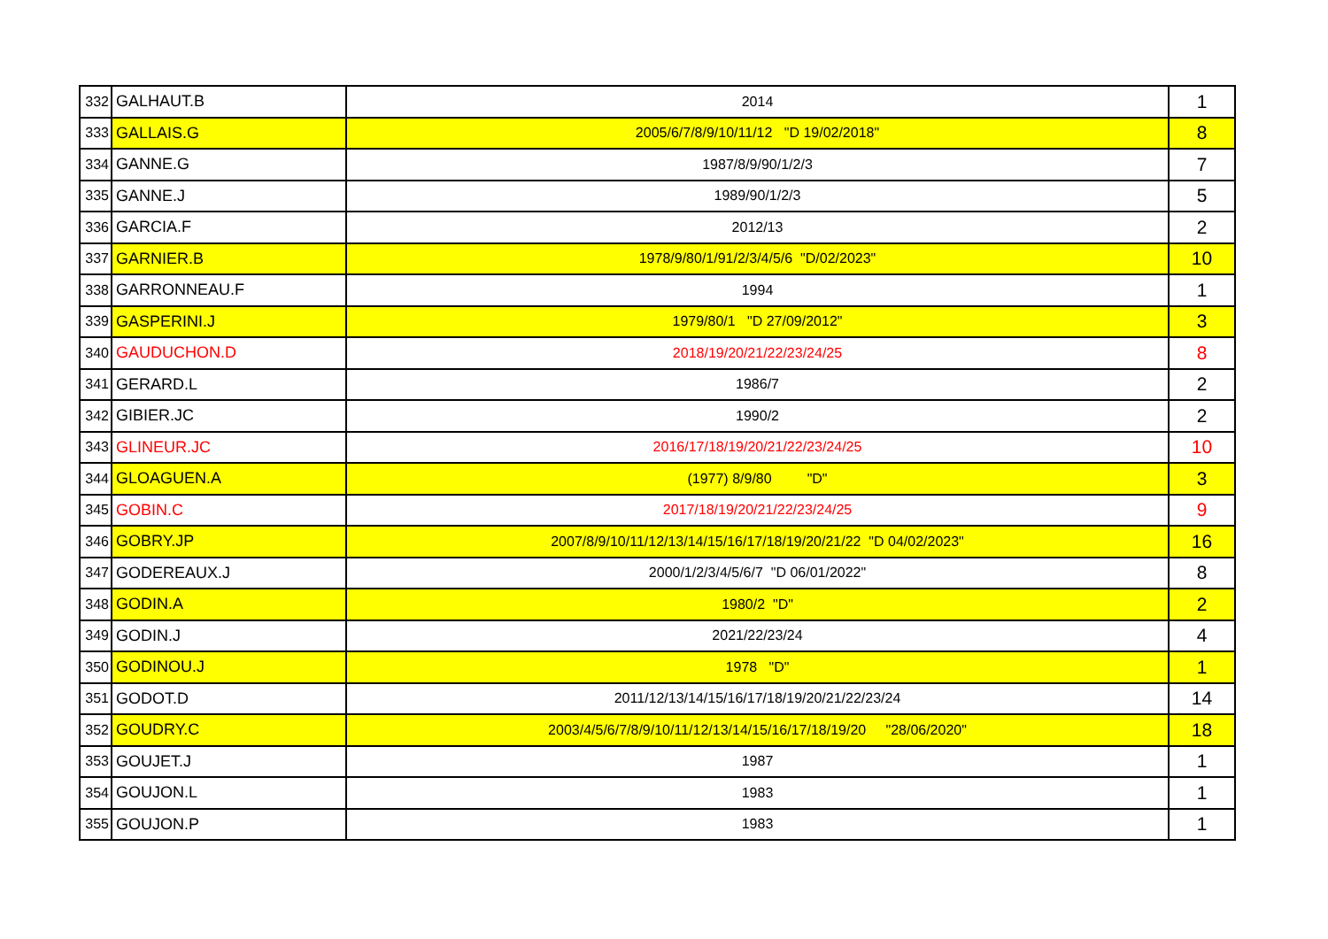| 332 | GALHAUT.B | 2014 | 1 |
| 333 | GALLAIS.G | 2005/6/7/8/9/10/11/12 "D 19/02/2018" | 8 |
| 334 | GANNE.G | 1987/8/9/90/1/2/3 | 7 |
| 335 | GANNE.J | 1989/90/1/2/3 | 5 |
| 336 | GARCIA.F | 2012/13 | 2 |
| 337 | GARNIER.B | 1978/9/80/1/91/2/3/4/5/6 "D/02/2023" | 10 |
| 338 | GARRONNEAU.F | 1994 | 1 |
| 339 | GASPERINI.J | 1979/80/1 "D 27/09/2012" | 3 |
| 340 | GAUDUCHON.D | 2018/19/20/21/22/23/24/25 | 8 |
| 341 | GERARD.L | 1986/7 | 2 |
| 342 | GIBIER.JC | 1990/2 | 2 |
| 343 | GLINEUR.JC | 2016/17/18/19/20/21/22/23/24/25 | 10 |
| 344 | GLOAGUEN.A | (1977) 8/9/80 "D" | 3 |
| 345 | GOBIN.C | 2017/18/19/20/21/22/23/24/25 | 9 |
| 346 | GOBRY.JP | 2007/8/9/10/11/12/13/14/15/16/17/18/19/20/21/22 "D 04/02/2023" | 16 |
| 347 | GODEREAUX.J | 2000/1/2/3/4/5/6/7 "D 06/01/2022" | 8 |
| 348 | GODIN.A | 1980/2 "D" | 2 |
| 349 | GODIN.J | 2021/22/23/24 | 4 |
| 350 | GODINOU.J | 1978 "D" | 1 |
| 351 | GODOT.D | 2011/12/13/14/15/16/17/18/19/20/21/22/23/24 | 14 |
| 352 | GOUDRY.C | 2003/4/5/6/7/8/9/10/11/12/13/14/15/16/17/18/19/20 "28/06/2020" | 18 |
| 353 | GOUJET.J | 1987 | 1 |
| 354 | GOUJON.L | 1983 | 1 |
| 355 | GOUJON.P | 1983 | 1 |